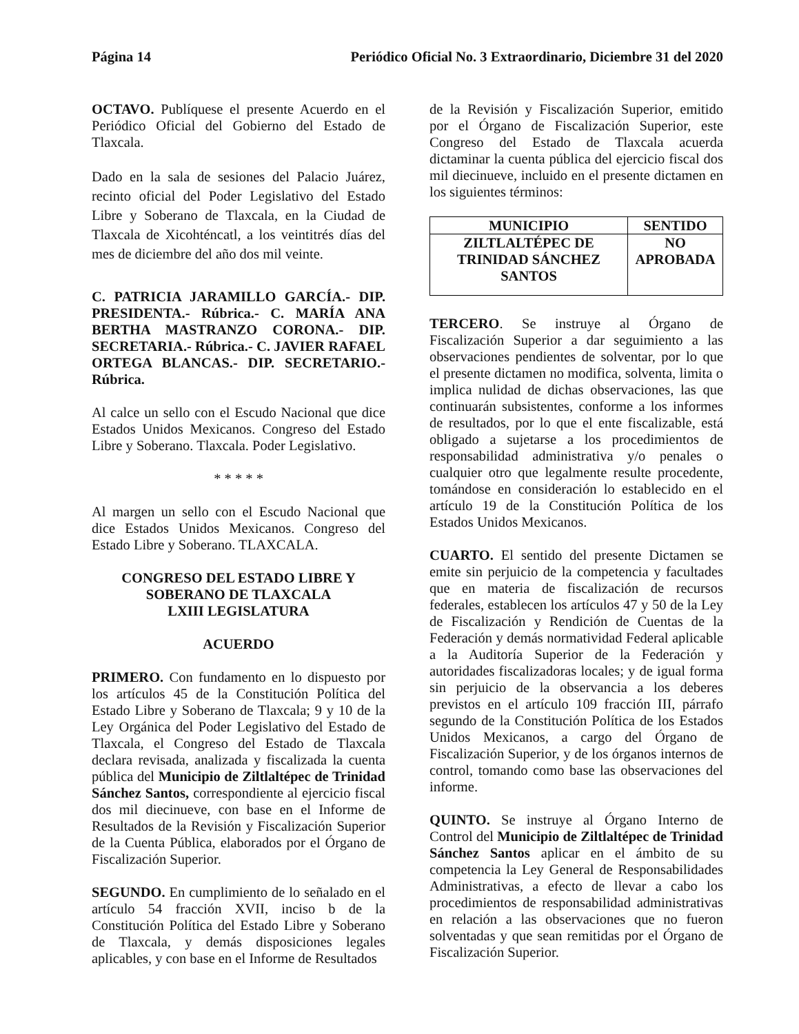Página 14 Periódico Oficial No. 3 Extraordinario, Diciembre 31 del 2020
OCTAVO. Publíquese el presente Acuerdo en el Periódico Oficial del Gobierno del Estado de Tlaxcala.
Dado en la sala de sesiones del Palacio Juárez, recinto oficial del Poder Legislativo del Estado Libre y Soberano de Tlaxcala, en la Ciudad de Tlaxcala de Xicohténcatl, a los veintitrés días del mes de diciembre del año dos mil veinte.
C. PATRICIA JARAMILLO GARCÍA.- DIP. PRESIDENTA.- Rúbrica.- C. MARÍA ANA BERTHA MASTRANZO CORONA.- DIP. SECRETARIA.- Rúbrica.- C. JAVIER RAFAEL ORTEGA BLANCAS.- DIP. SECRETARIO.- Rúbrica.
Al calce un sello con el Escudo Nacional que dice Estados Unidos Mexicanos. Congreso del Estado Libre y Soberano. Tlaxcala. Poder Legislativo.
* * * * *
Al margen un sello con el Escudo Nacional que dice Estados Unidos Mexicanos. Congreso del Estado Libre y Soberano. TLAXCALA.
CONGRESO DEL ESTADO LIBRE Y SOBERANO DE TLAXCALA
LXIII LEGISLATURA
ACUERDO
PRIMERO. Con fundamento en lo dispuesto por los artículos 45 de la Constitución Política del Estado Libre y Soberano de Tlaxcala; 9 y 10 de la Ley Orgánica del Poder Legislativo del Estado de Tlaxcala, el Congreso del Estado de Tlaxcala declara revisada, analizada y fiscalizada la cuenta pública del Municipio de Ziltlaltépec de Trinidad Sánchez Santos, correspondiente al ejercicio fiscal dos mil diecinueve, con base en el Informe de Resultados de la Revisión y Fiscalización Superior de la Cuenta Pública, elaborados por el Órgano de Fiscalización Superior.
SEGUNDO. En cumplimiento de lo señalado en el artículo 54 fracción XVII, inciso b de la Constitución Política del Estado Libre y Soberano de Tlaxcala, y demás disposiciones legales aplicables, y con base en el Informe de Resultados
de la Revisión y Fiscalización Superior, emitido por el Órgano de Fiscalización Superior, este Congreso del Estado de Tlaxcala acuerda dictaminar la cuenta pública del ejercicio fiscal dos mil diecinueve, incluido en el presente dictamen en los siguientes términos:
| MUNICIPIO | SENTIDO |
| --- | --- |
| ZILTLALTÉPEC DE TRINIDAD SÁNCHEZ SANTOS | NO APROBADA |
TERCERO. Se instruye al Órgano de Fiscalización Superior a dar seguimiento a las observaciones pendientes de solventar, por lo que el presente dictamen no modifica, solventa, limita o implica nulidad de dichas observaciones, las que continuarán subsistentes, conforme a los informes de resultados, por lo que el ente fiscalizable, está obligado a sujetarse a los procedimientos de responsabilidad administrativa y/o penales o cualquier otro que legalmente resulte procedente, tomándose en consideración lo establecido en el artículo 19 de la Constitución Política de los Estados Unidos Mexicanos.
CUARTO. El sentido del presente Dictamen se emite sin perjuicio de la competencia y facultades que en materia de fiscalización de recursos federales, establecen los artículos 47 y 50 de la Ley de Fiscalización y Rendición de Cuentas de la Federación y demás normatividad Federal aplicable a la Auditoría Superior de la Federación y autoridades fiscalizadoras locales; y de igual forma sin perjuicio de la observancia a los deberes previstos en el artículo 109 fracción III, párrafo segundo de la Constitución Política de los Estados Unidos Mexicanos, a cargo del Órgano de Fiscalización Superior, y de los órganos internos de control, tomando como base las observaciones del informe.
QUINTO. Se instruye al Órgano Interno de Control del Municipio de Ziltlaltépec de Trinidad Sánchez Santos aplicar en el ámbito de su competencia la Ley General de Responsabilidades Administrativas, a efecto de llevar a cabo los procedimientos de responsabilidad administrativas en relación a las observaciones que no fueron solventadas y que sean remitidas por el Órgano de Fiscalización Superior.